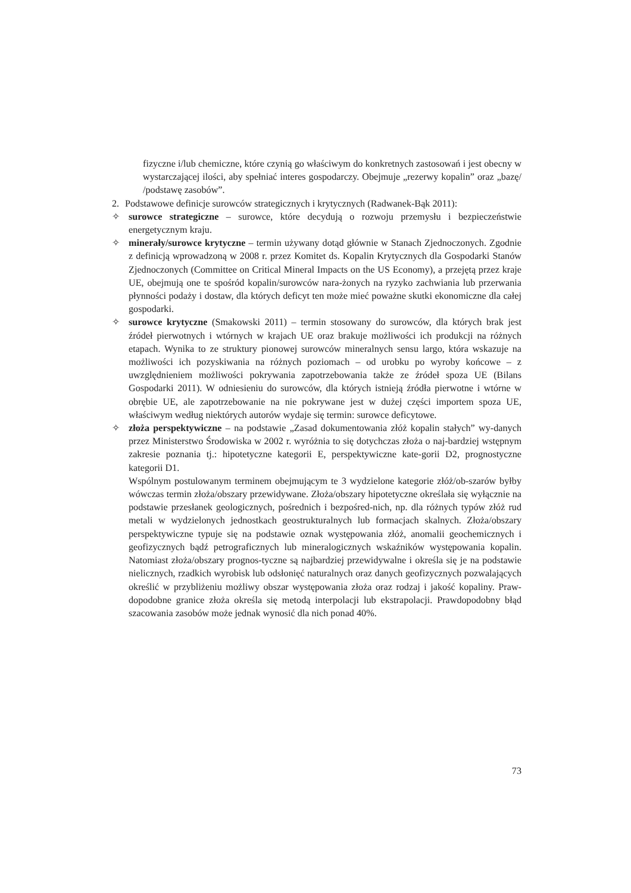fizyczne i/lub chemiczne, które czynią go właściwym do konkretnych zastosowań i jest obecny w wystarczającej ilości, aby spełniać interes gospodarczy. Obejmuje „rezerwy kopalin” oraz „bazę/ /podstawę zasobów”.
2. Podstawowe definicje surowców strategicznych i krytycznych (Radwanek-Bąk 2011):
✧ surowce strategiczne – surowce, które decydują o rozwoju przemysłu i bezpieczeństwie energetycznym kraju.
✧ minerały/surowce krytyczne – termin używany dotąd głównie w Stanach Zjednoczonych. Zgodnie z definicją wprowadzoną w 2008 r. przez Komitet ds. Kopalin Krytycznych dla Gospodarki Stanów Zjednoczonych (Committee on Critical Mineral Impacts on the US Economy), a przejętą przez kraje UE, obejmują one te spośród kopalin/surowców nara-żonych na ryzyko zachwiania lub przerwania płynności podaży i dostaw, dla których deficyt ten może mieć poważne skutki ekonomiczne dla całej gospodarki.
✧ surowce krytyczne (Smakowski 2011) – termin stosowany do surowców, dla których brak jest źródeł pierwotnych i wtórnych w krajach UE oraz brakuje możliwości ich produkcji na różnych etapach. Wynika to ze struktury pionowej surowców mineralnych sensu largo, która wskazuje na możliwości ich pozyskiwania na różnych poziomach – od urobku po wyroby końcowe – z uwzględnieniem możliwości pokrywania zapotrzebowania także ze źródeł spoza UE (Bilans Gospodarki 2011). W odniesieniu do surowców, dla których istnieją źródła pierwotne i wtórne w obrębie UE, ale zapotrzebowanie na nie pokrywane jest w dużej części importem spoza UE, właściwym według niektórych autorów wydaje się termin: surowce deficytowe.
✧ złoża perspektywiczne – na podstawie „Zasad dokumentowania złóż kopalin stałych” wy-danych przez Ministerstwo Środowiska w 2002 r. wyróżnia to się dotychczas złoża o naj-bardziej wstępnym zakresie poznania tj.: hipotetyczne kategorii E, perspektywiczne kate-gorii D2, prognostyczne kategorii D1.
Wspólnym postulowanym terminem obejmującym te 3 wydzielone kategorie złóż/ob-szarów byłby wówczas termin złoża/obszary przewidywane. Złoża/obszary hipotetyczne określała się wyłącznie na podstawie przesłanek geologicznych, pośrednich i bezpośred-nich, np. dla różnych typów złóż rud metali w wydzielonych jednostkach geostrukturalnych lub formacjach skalnych. Złoża/obszary perspektywiczne typuje się na podstawie oznak występowania złóż, anomalii geochemicznych i geofizycznych bądź petrograficznych lub mineralogicznych wskaźników występowania kopalin. Natomiast złoża/obszary prognos-tyczne są najbardziej przewidywalne i określa się je na podstawie nielicznych, rzadkich wyrobisk lub odsłonięć naturalnych oraz danych geofizycznych pozwalających określić w przybliżeniu możliwy obszar występowania złoża oraz rodzaj i jakość kopaliny. Praw-dopodobne granice złoża określa się metodą interpolacji lub ekstrapolacji. Prawdopodobny błąd szacowania zasobów może jednak wynosić dla nich ponad 40%.
73